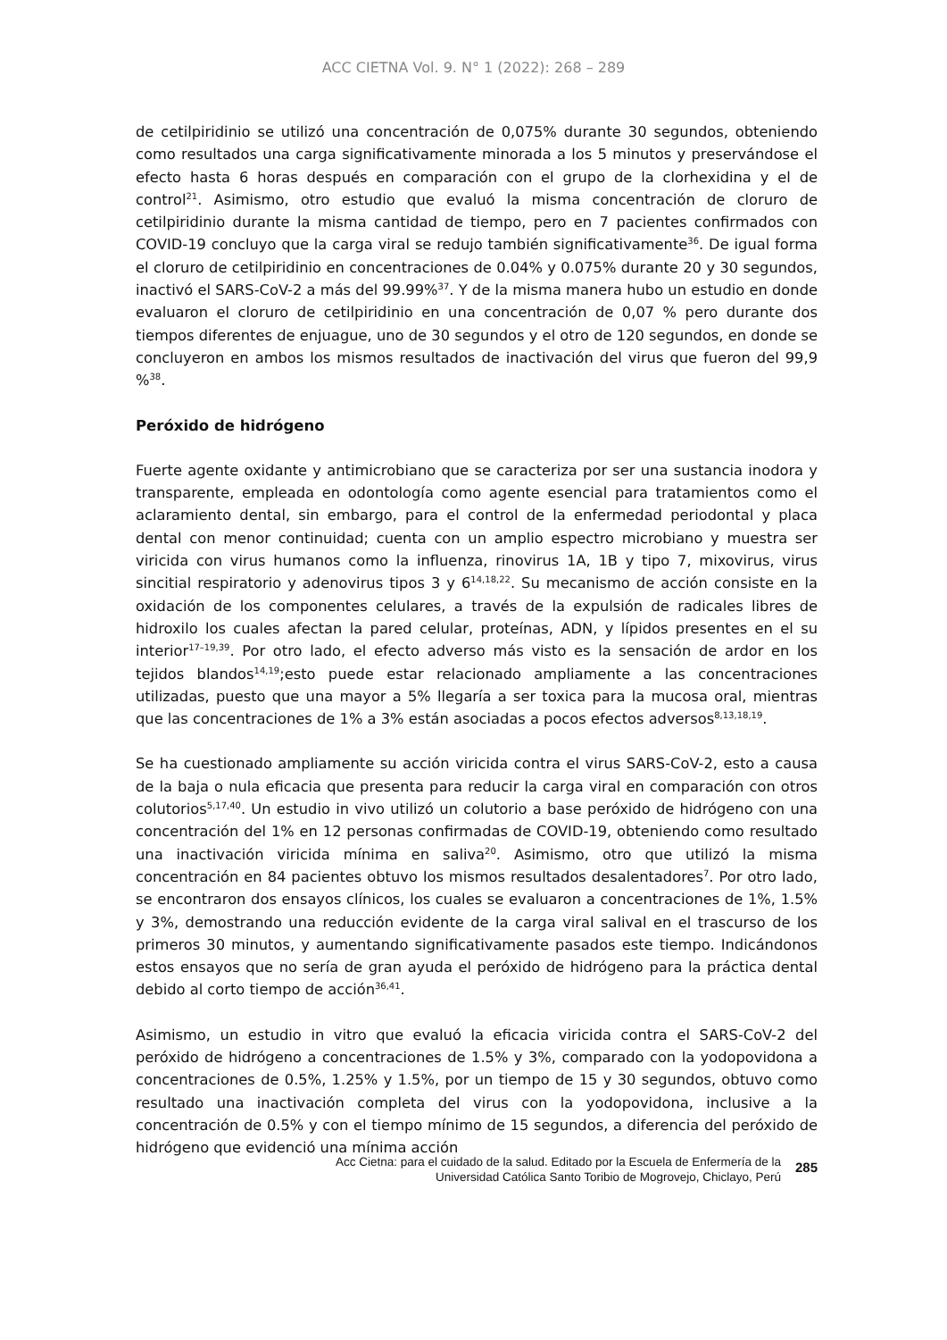ACC CIETNA Vol. 9. N° 1 (2022): 268 – 289
de cetilpiridinio se utilizó una concentración de 0,075% durante 30 segundos, obteniendo como resultados una carga significativamente minorada a los 5 minutos y preservándose el efecto hasta 6 horas después en comparación con el grupo de la clorhexidina y el de control<sup>21</sup>. Asimismo, otro estudio que evaluó la misma concentración de cloruro de cetilpiridinio durante la misma cantidad de tiempo, pero en 7 pacientes confirmados con COVID-19 concluyo que la carga viral se redujo también significativamente<sup>36</sup>. De igual forma el cloruro de cetilpiridinio en concentraciones de 0.04% y 0.075% durante 20 y 30 segundos, inactivó el SARS-CoV-2 a más del 99.99%<sup>37</sup>. Y de la misma manera hubo un estudio en donde evaluaron el cloruro de cetilpiridinio en una concentración de 0,07 % pero durante dos tiempos diferentes de enjuague, uno de 30 segundos y el otro de 120 segundos, en donde se concluyeron en ambos los mismos resultados de inactivación del virus que fueron del 99,9 %<sup>38</sup>.
Peróxido de hidrógeno
Fuerte agente oxidante y antimicrobiano que se caracteriza por ser una sustancia inodora y transparente, empleada en odontología como agente esencial para tratamientos como el aclaramiento dental, sin embargo, para el control de la enfermedad periodontal y placa dental con menor continuidad; cuenta con un amplio espectro microbiano y muestra ser viricida con virus humanos como la influenza, rinovirus 1A, 1B y tipo 7, mixovirus, virus sincitial respiratorio y adenovirus tipos 3 y 6<sup>14,18,22</sup>. Su mecanismo de acción consiste en la oxidación de los componentes celulares, a través de la expulsión de radicales libres de hidroxilo los cuales afectan la pared celular, proteínas, ADN, y lípidos presentes en el su interior<sup>17–19,39</sup>. Por otro lado, el efecto adverso más visto es la sensación de ardor en los tejidos blandos<sup>14,19</sup>;esto puede estar relacionado ampliamente a las concentraciones utilizadas, puesto que una mayor a 5% llegaría a ser toxica para la mucosa oral, mientras que las concentraciones de 1% a 3% están asociadas a pocos efectos adversos<sup>8,13,18,19</sup>.
Se ha cuestionado ampliamente su acción viricida contra el virus SARS-CoV-2, esto a causa de la baja o nula eficacia que presenta para reducir la carga viral en comparación con otros colutorios<sup>5,17,40</sup>. Un estudio in vivo utilizó un colutorio a base peróxido de hidrógeno con una concentración del 1% en 12 personas confirmadas de COVID-19, obteniendo como resultado una inactivación viricida mínima en saliva<sup>20</sup>. Asimismo, otro que utilizó la misma concentración en 84 pacientes obtuvo los mismos resultados desalentadores<sup>7</sup>. Por otro lado, se encontraron dos ensayos clínicos, los cuales se evaluaron a concentraciones de 1%, 1.5% y 3%, demostrando una reducción evidente de la carga viral salival en el trascurso de los primeros 30 minutos, y aumentando significativamente pasados este tiempo. Indicándonos estos ensayos que no sería de gran ayuda el peróxido de hidrógeno para la práctica dental debido al corto tiempo de acción<sup>36,41</sup>.
Asimismo, un estudio in vitro que evaluó la eficacia viricida contra el SARS-CoV-2 del peróxido de hidrógeno a concentraciones de 1.5% y 3%, comparado con la yodopovidona a concentraciones de 0.5%, 1.25% y 1.5%, por un tiempo de 15 y 30 segundos, obtuvo como resultado una inactivación completa del virus con la yodopovidona, inclusive a la concentración de 0.5% y con el tiempo mínimo de 15 segundos, a diferencia del peróxido de hidrógeno que evidenció una mínima acción
Acc Cietna: para el cuidado de la salud. Editado por la Escuela de Enfermería de la
Universidad Católica Santo Toribio de Mogrovejo, Chiclayo, Perú
285